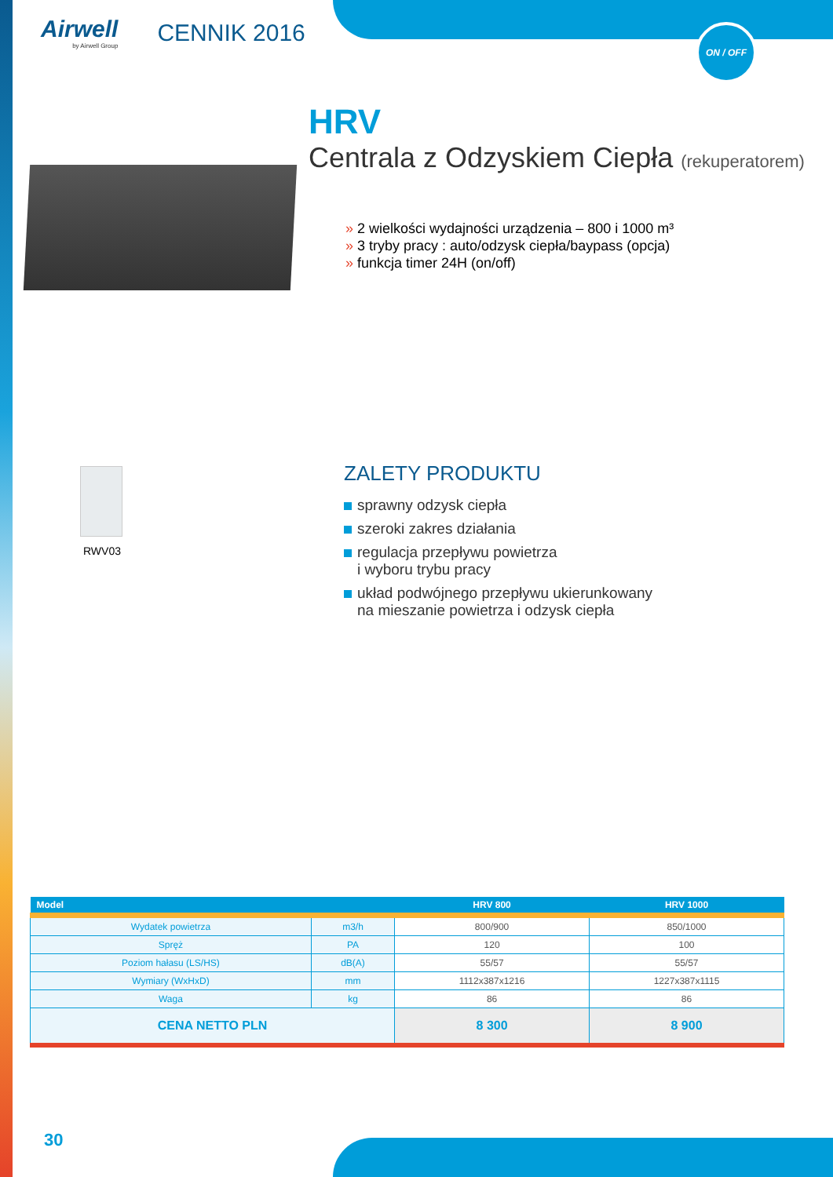ON / OFF
Airwell
by Airwell Group
CENNIK 2016
HRV
Centrala z Odzyskiem Ciepła (rekuperatorem)
» 2 wielkości wydajności urządzenia – 800 i 1000 m³
» 3 tryby pracy : auto/odzysk ciepła/baypass (opcja)
» funkcja timer 24H (on/off)
RWV03
ZALETY PRODUKTU
sprawny odzysk ciepła
szeroki zakres działania
regulacja przepływu powietrza
i wyboru trybu pracy
układ podwójnego przepływu ukierunkowany
na mieszanie powietrza i odzysk ciepła
| Model | | HRV 800 | HRV 1000 |
| --- | --- | --- | --- |
| Wydatek powietrza | m3/h | 800/900 | 850/1000 |
| Spręż | PA | 120 | 100 |
| Poziom hałasu (LS/HS) | dB(A) | 55/57 | 55/57 |
| Wymiary (WxHxD) | mm | 1112x387x1216 | 1227x387x1115 |
| Waga | kg | 86 | 86 |
| CENA NETTO PLN | | 8 300 | 8 900 |
30